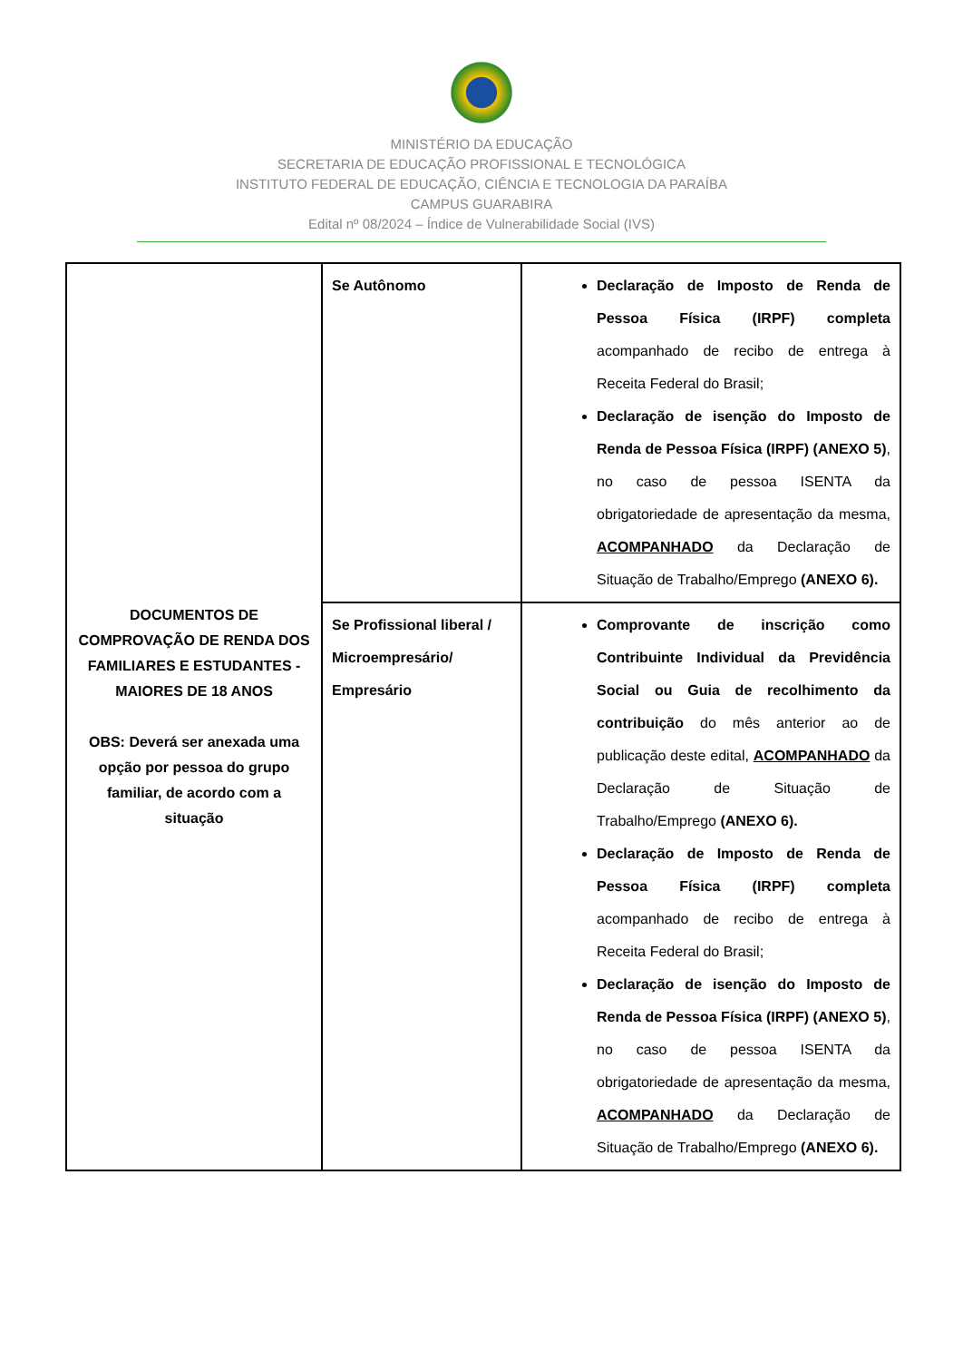MINISTÉRIO DA EDUCAÇÃO
SECRETARIA DE EDUCAÇÃO PROFISSIONAL E TECNOLÓGICA
INSTITUTO FEDERAL DE EDUCAÇÃO, CIÊNCIA E TECNOLOGIA DA PARAÍBA
CAMPUS GUARABIRA
Edital nº 08/2024 – Índice de Vulnerabilidade Social (IVS)
| DOCUMENTOS DE COMPROVAÇÃO DE RENDA DOS FAMILIARES E ESTUDANTES - MAIORES DE 18 ANOS OBS: Deverá ser anexada uma opção por pessoa do grupo familiar, de acordo com a situação | Se Autônomo | Declaração de Imposto de Renda de Pessoa Física (IRPF) completa acompanhado de recibo de entrega à Receita Federal do Brasil; Declaração de isenção do Imposto de Renda de Pessoa Física (IRPF) (ANEXO 5) , no caso de pessoa ISENTA da obrigatoriedade de apresentação da mesma, ACOMPANHADO da Declaração de Situação de Trabalho/Emprego (ANEXO 6). |
| | Se Profissional liberal / Microempresário/ Empresário | Comprovante de inscrição como Contribuinte Individual da Previdência Social ou Guia de recolhimento da contribuição do mês anterior ao de publicação deste edital, ACOMPANHADO da Declaração de Situação de Trabalho/Emprego (ANEXO 6). Declaração de Imposto de Renda de Pessoa Física (IRPF) completa acompanhado de recibo de entrega à Receita Federal do Brasil; Declaração de isenção do Imposto de Renda de Pessoa Física (IRPF) (ANEXO 5) , no caso de pessoa ISENTA da obrigatoriedade de apresentação da mesma, ACOMPANHADO da Declaração de Situação de Trabalho/Emprego (ANEXO 6). |